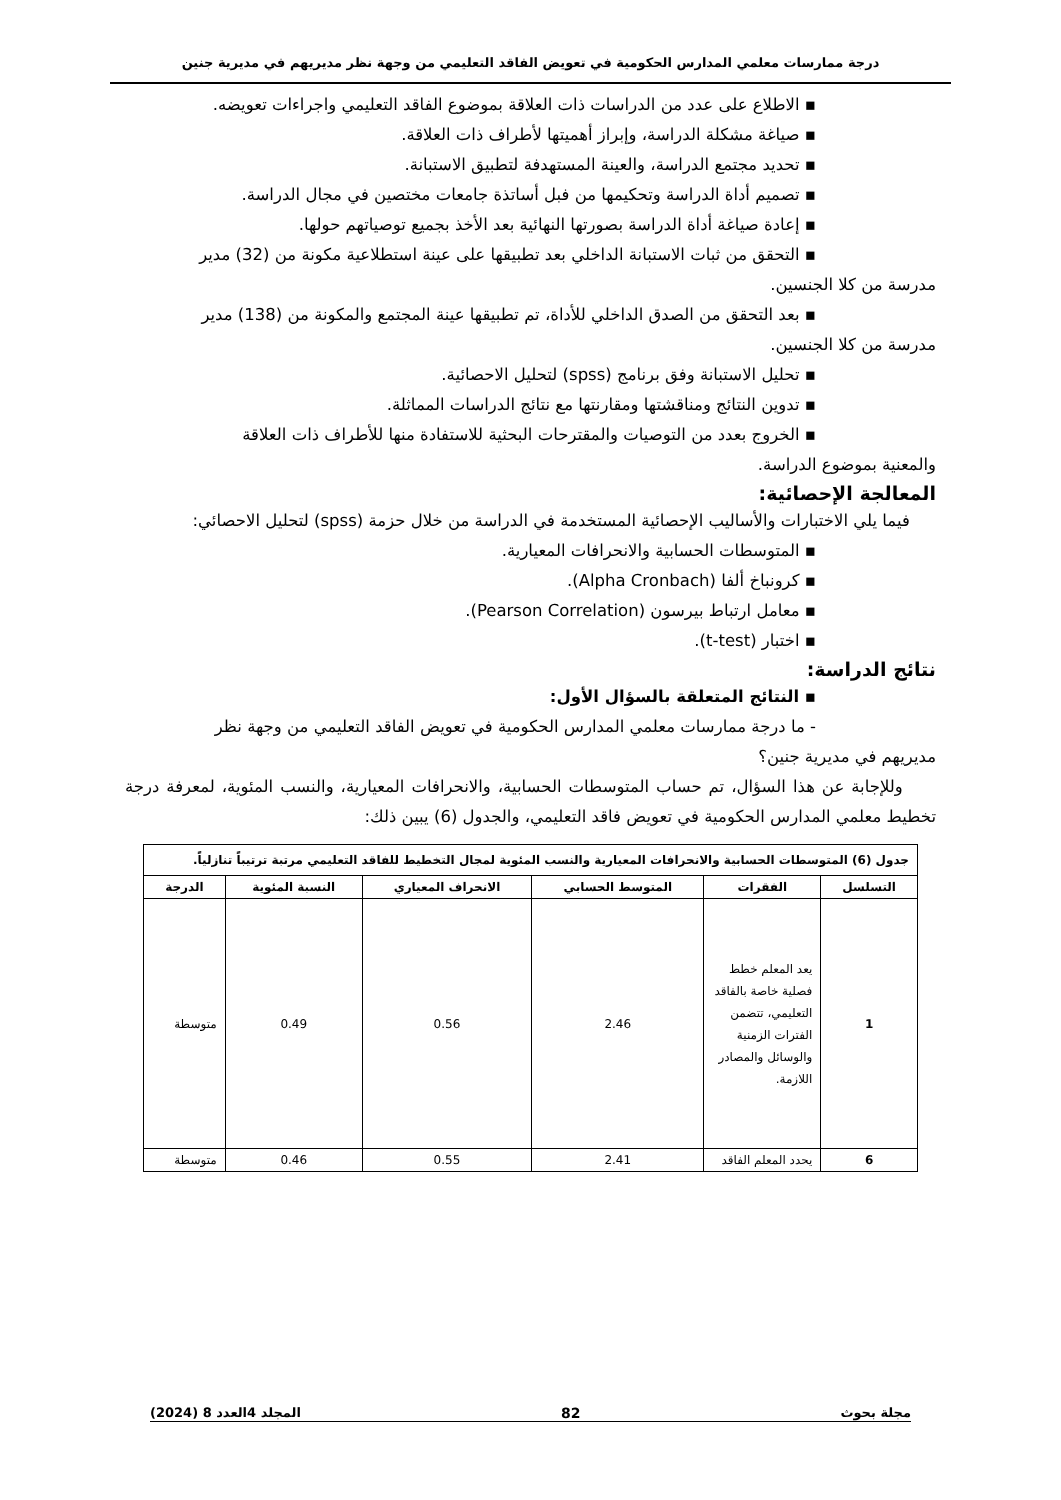درجة ممارسات معلمي المدارس الحكومية في تعويض الفاقد التعليمي من وجهة نظر مديريهم في مديرية جنين
▪ الاطلاع على عدد من الدراسات ذات العلاقة بموضوع الفاقد التعليمي واجراءات تعويضه.
▪ صياغة مشكلة الدراسة، وإبراز أهميتها لأطراف ذات العلاقة.
▪ تحديد مجتمع الدراسة، والعينة المستهدفة لتطبيق الاستبانة.
▪ تصميم أداة الدراسة وتحكيمها من فبل أساتذة جامعات مختصين في مجال الدراسة.
▪ إعادة صياغة أداة الدراسة بصورتها النهائية بعد الأخذ بجميع توصياتهم حولها.
▪ التحقق من ثبات الاستبانة الداخلي بعد تطبيقها على عينة استطلاعية مكونة من (32) مدير
مدرسة من كلا الجنسين.
▪ بعد التحقق من الصدق الداخلي للأداة، تم تطبيقها عينة المجتمع والمكونة من (138) مدير
مدرسة من كلا الجنسين.
▪ تحليل الاستبانة وفق برنامج (spss) لتحليل الاحصائية.
▪ تدوين النتائج ومناقشتها ومقارنتها مع نتائج الدراسات المماثلة.
▪ الخروج بعدد من التوصيات والمقترحات البحثية للاستفادة منها للأطراف ذات العلاقة
والمعنية بموضوع الدراسة.
المعالجة الإحصائية:
فيما يلي الاختبارات والأساليب الإحصائية المستخدمة في الدراسة من خلال حزمة (spss) لتحليل الاحصائي:
▪ المتوسطات الحسابية والانحرافات المعيارية.
▪ كرونباخ ألفا (Alpha Cronbach).
▪ معامل ارتباط بيرسون (Pearson Correlation).
▪ اختبار (t-test).
نتائج الدراسة:
▪ النتائج المتعلقة بالسؤال الأول:
- ما درجة ممارسات معلمي المدارس الحكومية في تعويض الفاقد التعليمي من وجهة نظر
مديريهم في مديرية جنين؟
وللإجابة عن هذا السؤال، تم حساب المتوسطات الحسابية، والانحرافات المعيارية، والنسب المئوية، لمعرفة درجة تخطيط معلمي المدارس الحكومية في تعويض فاقد التعليمي، والجدول (6) يبين ذلك:
| جدول (6) المتوسطات الحسابية والانحرافات المعيارية والنسب المئوية لمجال التخطيط للفاقد التعليمي مرتبة ترتيباً تنازلياً. | | | | | |
| التسلسل | الفقرات | المتوسط الحسابي | الانحراف المعياري | النسبة المئوية | الدرجة |
| 1 | يعد المعلم خطط فصلية خاصة بالفاقد التعليمي، تتضمن الفترات الزمنية والوسائل والمصادر اللازمة. | 2.46 | 0.56 | 0.49 | متوسطة |
| 6 | يحدد المعلم الفاقد | 2.41 | 0.55 | 0.46 | متوسطة |
مجلة بحوث 82 المجلد 4العدد 8 (2024)